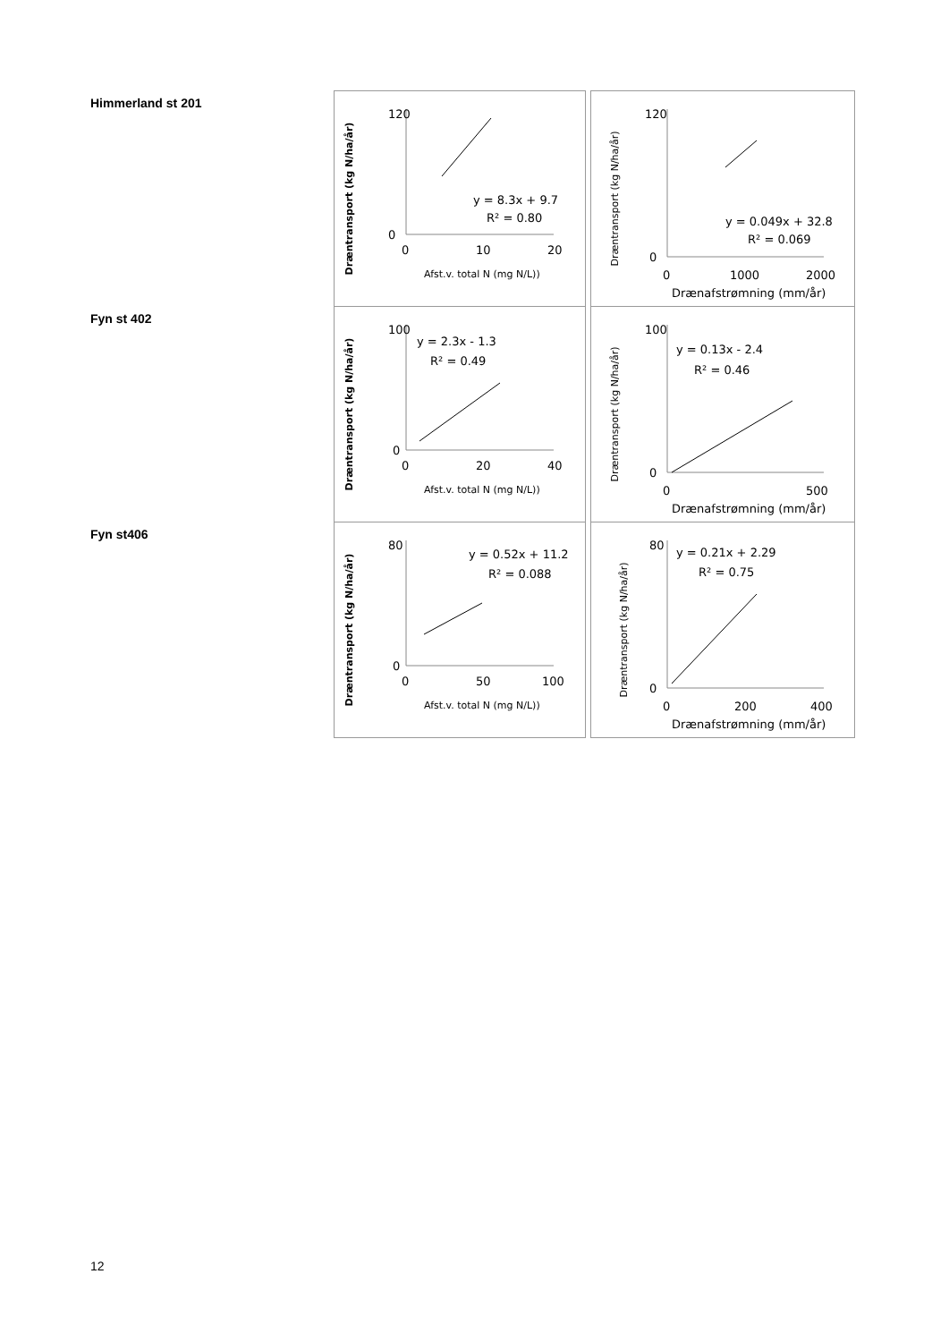Himmerland st 201
Dræntransport (kg N/ha/år)
120
0
0
10
20
y = 8.3x + 9.7
R² = 0.80
Afst.v. total N (mg N/L))
Dræntransport (kg N/ha/år)
120
0
0
1000
2000
y = 0.049x + 32.8
R² = 0.069
Drænafstrømning (mm/år)
Fyn st 402
Dræntransport (kg N/ha/år)
100
0
0
20
40
y = 2.3x - 1.3
R² = 0.49
Afst.v. total N (mg N/L))
Dræntransport (kg N/ha/år)
100
0
0
500
y = 0.13x - 2.4
R² = 0.46
Drænafstrømning (mm/år)
Fyn st406
Dræntransport (kg N/ha/år)
80
0
0
50
100
y = 0.52x + 11.2
R² = 0.088
Afst.v. total N (mg N/L))
Dræntransport (kg N/ha/år)
80
0
0
200
400
y = 0.21x + 2.29
R² = 0.75
Drænafstrømning (mm/år)
12